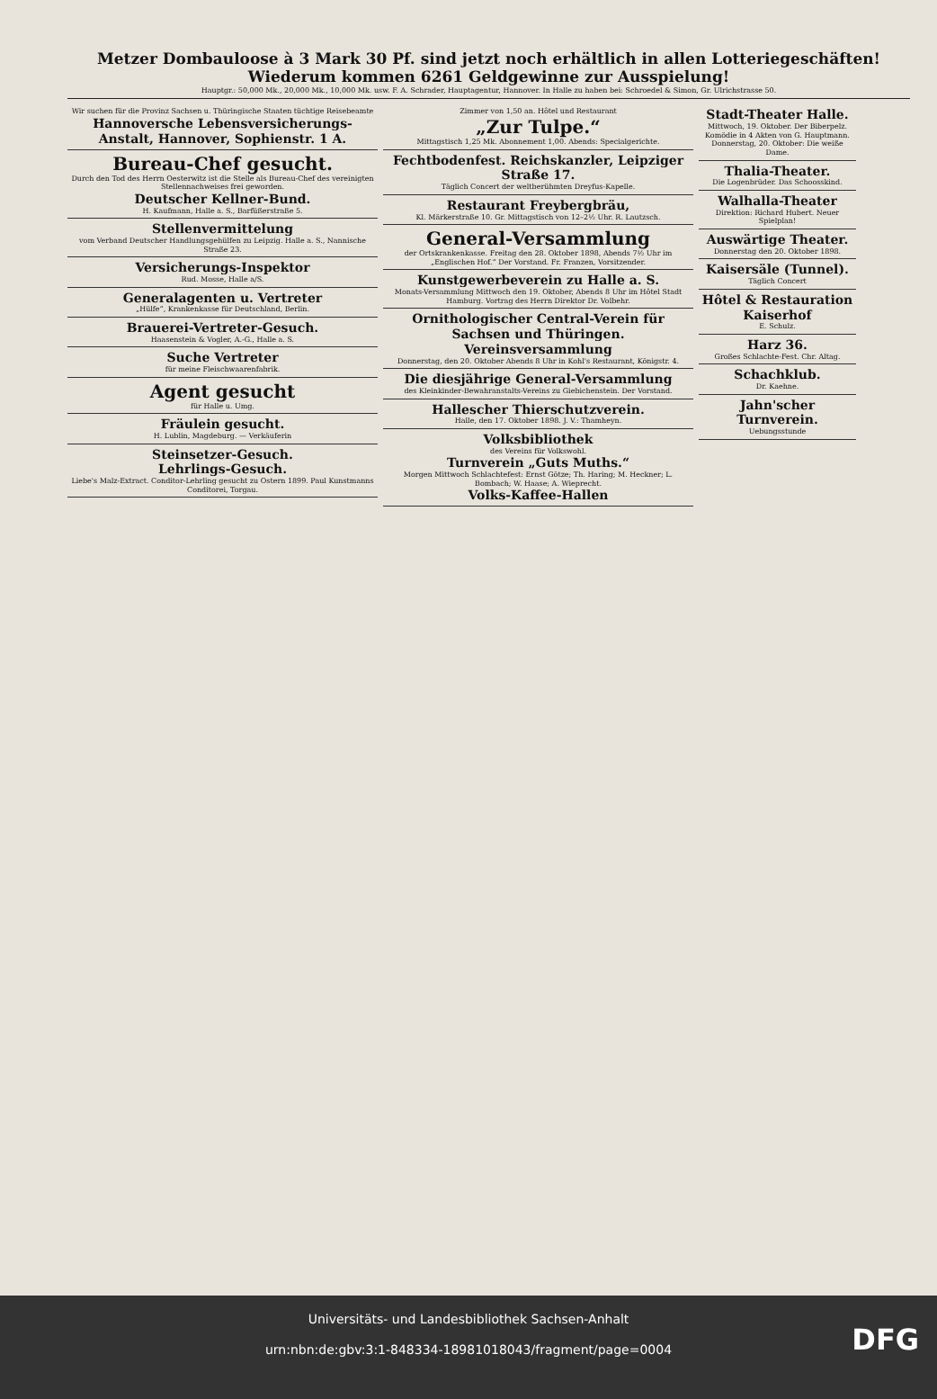Metzer Dombauloose à 3 Mark 30 Pf. sind jetzt noch erhältlich in allen Lotteriegeschäften! Wiederum kommen 6261 Geldgewinne zur Ausspielung!
Hauptgr.: 50,000 Mk., 20,000 Mk., 10,000 Mk. usw. F. A. Schrader, Hauptagentur, Hannover. In Halle zu haben bei: Schroedel & Simon, Gr. Ulrichstrasse 50.
Wir suchen für die Provinz Sachsen u. Thüringische Staaten tüchtige Reisebeamte
Hannoversche Lebensversicherungs-Anstalt, Hannover, Sophienstr. 1 A.
Bureau-Chef gesucht.
Durch den Tod des Herrn Oesterwitz ist die Stelle als Bureau-Chef des vereinigten Stellennachweises frei geworden.
Deutscher Kellner-Bund.
H. Kaufmann, Halle a. S., Barfüßerstraße 5.
Stellenvermittelung
vom Verband Deutscher Handlungsgehülfen zu Leipzig. Halle a. S., Nannische Straße 23.
Versicherungs-Inspektor
Rud. Mosse, Halle a/S.
Generalagenten u. Vertreter
„Hülfe“, Krankenkasse für Deutschland, Berlin.
Brauerei-Vertreter-Gesuch.
Haasenstein & Vogler, A.-G., Halle a. S.
Suche Vertreter
für meine Fleischwaarenfabrik.
Agent gesucht
für Halle u. Umg.
Fräulein gesucht.
H. Lublin, Magdeburg. — Verkäuferin
Steinsetzer-Gesuch.
Lehrlings-Gesuch.
Liebe's Malz-Extract. Conditor-Lehrling gesucht zu Ostern 1899. Paul Kunstmanns Conditorei, Torgau.
Zimmer von 1,50 an. Hôtel und Restaurant
„Zur Tulpe.“Mittagstisch 1,25 Mk. Abonnement 1,00. Abends: Specialgerichte.
Fechtbodenfest. Reichskanzler, Leipziger Straße 17.
Täglich Concert der weltberühmten Dreyfus-Kapelle.
Restaurant Freybergbräu,
Kl. Märkerstraße 10. Gr. Mittagstisch von 12–2½ Uhr. R. Lautzsch.
General-Versammlung
der Ortskrankenkasse. Freitag den 28. Oktober 1898, Abends 7½ Uhr im „Englischen Hof.“ Der Vorstand. Fr. Franzen, Vorsitzender.
Kunstgewerbeverein zu Halle a. S.
Monats-Versammlung Mittwoch den 19. Oktober, Abends 8 Uhr im Hôtel Stadt Hamburg. Vortrag des Herrn Direktor Dr. Volbehr.
Ornithologischer Central-Verein für Sachsen und Thüringen. Vereinsversammlung
Donnerstag, den 20. Oktober Abends 8 Uhr in Kohl's Restaurant, Königstr. 4.
Die diesjährige General-Versammlung
des Kleinkinder-Bewahranstalts-Vereins zu Giebichenstein. Der Vorstand.
Hallescher Thierschutzverein.
Halle, den 17. Oktober 1898. J. V.: Thamheyn.
Volksbibliothek
des Vereins für Volkswohl.
Turnverein „Guts Muths.“
Morgen Mittwoch Schlachtefest: Ernst Götze; Th. Haring; M. Heckner; L. Bombach; W. Haase; A. Wieprecht.
Volks-Kaffee-Hallen
Stadt-Theater Halle.
Mittwoch, 19. Oktober. Der Biberpelz. Komödie in 4 Akten von G. Hauptmann. Donnerstag, 20. Oktober: Die weiße Dame.
Thalia-Theater.
Die Logenbrüder. Das Schoosskind.
Walhalla-Theater
Direktion: Richard Hubert. Neuer Spielplan!
Auswärtige Theater.
Donnerstag den 20. Oktober 1898.
Kaisersäle (Tunnel).
Täglich Concert
Hôtel & Restauration Kaiserhof
E. Schulz.
Harz 36.
Großes Schlachte-Fest. Chr. Altag.
Schachklub.
Dr. Kaehne.
Jahn'scher Turnverein.
Uebungsstunde
Universitäts- und Landesbibliothek Sachsen-Anhalt
urn:nbn:de:gbv:3:1-848334-18981018043/fragment/page=0004
DFG